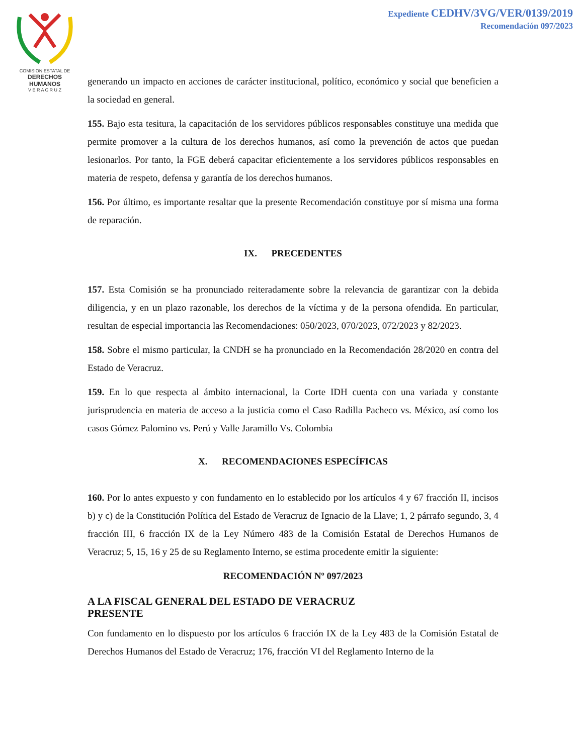COMISION ESTATAL DE
DERECHOS HUMANOS
V E R A C R U Z
Expediente CEDHV/3VG/VER/0139/2019
Recomendación 097/2023
generando un impacto en acciones de carácter institucional, político, económico y social que beneficien a la sociedad en general.
155. Bajo esta tesitura, la capacitación de los servidores públicos responsables constituye una medida que permite promover a la cultura de los derechos humanos, así como la prevención de actos que puedan lesionarlos. Por tanto, la FGE deberá capacitar eficientemente a los servidores públicos responsables en materia de respeto, defensa y garantía de los derechos humanos.
156. Por último, es importante resaltar que la presente Recomendación constituye por sí misma una forma de reparación.
IX. PRECEDENTES
157. Esta Comisión se ha pronunciado reiteradamente sobre la relevancia de garantizar con la debida diligencia, y en un plazo razonable, los derechos de la víctima y de la persona ofendida. En particular, resultan de especial importancia las Recomendaciones: 050/2023, 070/2023, 072/2023 y 82/2023.
158. Sobre el mismo particular, la CNDH se ha pronunciado en la Recomendación 28/2020 en contra del Estado de Veracruz.
159. En lo que respecta al ámbito internacional, la Corte IDH cuenta con una variada y constante jurisprudencia en materia de acceso a la justicia como el Caso Radilla Pacheco vs. México, así como los casos Gómez Palomino vs. Perú y Valle Jaramillo Vs. Colombia
X. RECOMENDACIONES ESPECÍFICAS
160. Por lo antes expuesto y con fundamento en lo establecido por los artículos 4 y 67 fracción II, incisos b) y c) de la Constitución Política del Estado de Veracruz de Ignacio de la Llave; 1, 2 párrafo segundo, 3, 4 fracción III, 6 fracción IX de la Ley Número 483 de la Comisión Estatal de Derechos Humanos de Veracruz; 5, 15, 16 y 25 de su Reglamento Interno, se estima procedente emitir la siguiente:
RECOMENDACIÓN Nº 097/2023
A LA FISCAL GENERAL DEL ESTADO DE VERACRUZ
PRESENTE
Con fundamento en lo dispuesto por los artículos 6 fracción IX de la Ley 483 de la Comisión Estatal de Derechos Humanos del Estado de Veracruz; 176, fracción VI del Reglamento Interno de la